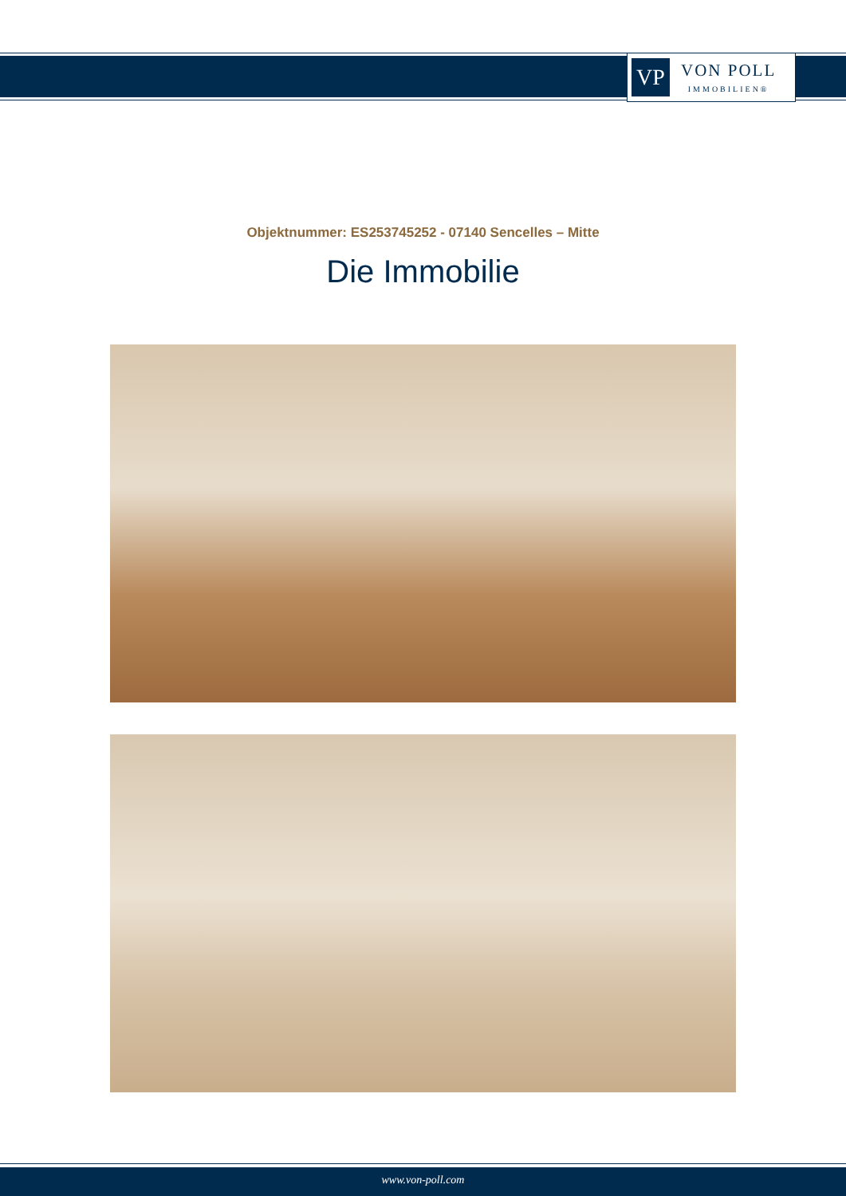VP
VON POLL
IMMOBILIEN®
Objektnummer: ES253745252 - 07140 Sencelles – Mitte
Die Immobilie
www.von-poll.com